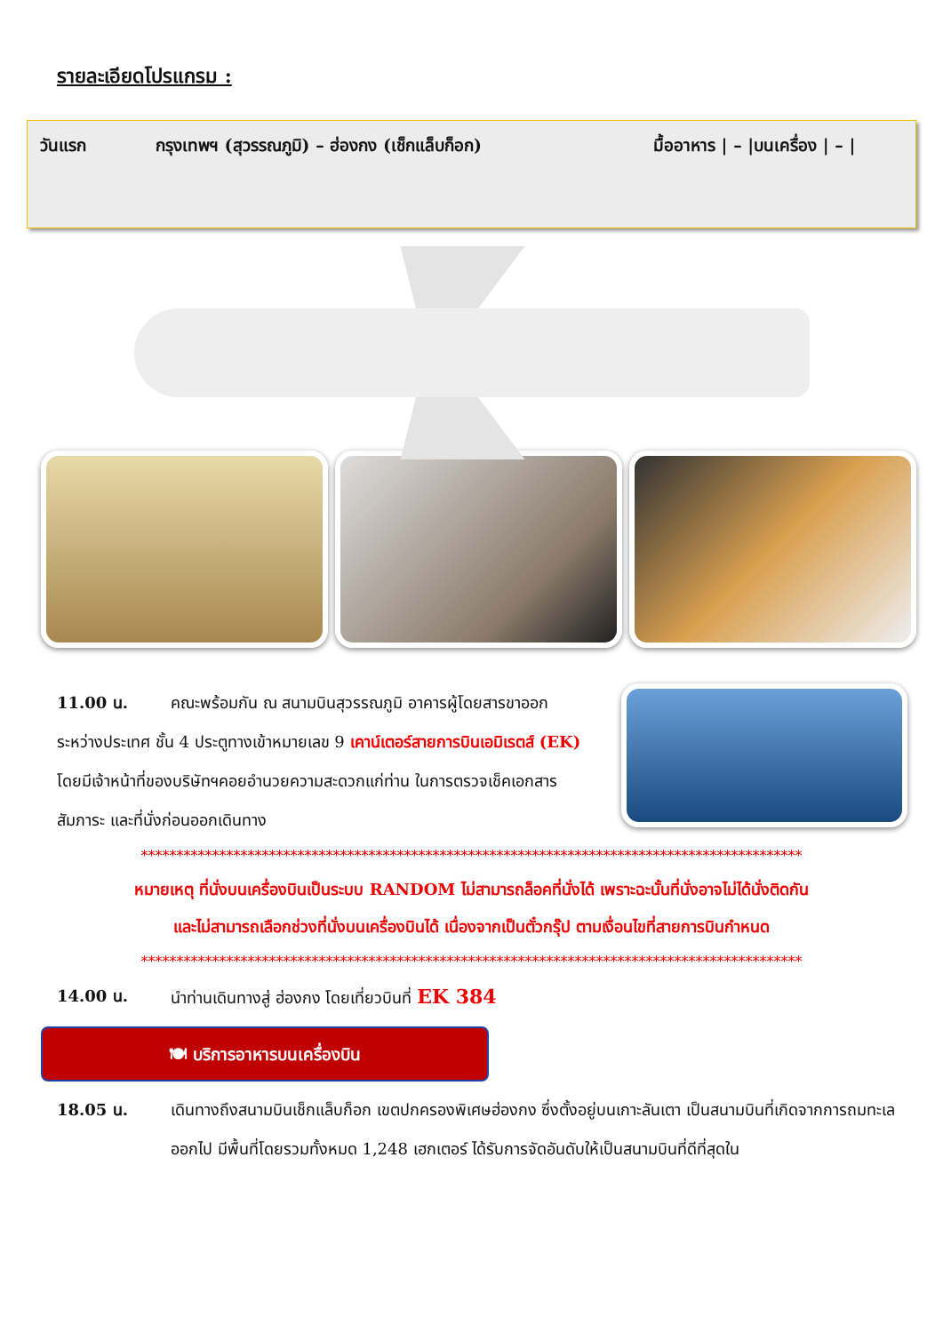รายละเอียดโปรแกรม :
วันแรก กรุงเทพฯ (สุวรรณภูมิ) – ฮ่องกง (เช็กแล็บก็อก) มื้ออาหาร | – |บนเครื่อง | – |
11.00 น. คณะพร้อมกัน ณ สนามบินสุวรรณภูมิ อาคารผู้โดยสารขาออก
ระหว่างประเทศ ชั้น 4 ประตูทางเข้าหมายเลข 9 เคาน์เตอร์สายการบินเอมิเรตส์ (EK) โดยมีเจ้าหน้าที่ของบริษัทฯคอยอำนวยความสะดวกแก่ท่าน ในการตรวจเช็คเอกสาร สัมภาระ และที่นั่งก่อนออกเดินทาง
*********************************************************************************************
หมายเหตุ ที่นั่งบนเครื่องบินเป็นระบบ RANDOM ไม่สามารถล็อคที่นั่งได้ เพราะฉะนั้นที่นั่งอาจไม่ได้นั่งติดกัน
และไม่สามารถเลือกช่วงที่นั่งบนเครื่องบินได้ เนื่องจากเป็นตั๋วกรุ๊ป ตามเงื่อนไขที่สายการบินกำหนด
*********************************************************************************************
14.00 น. นำท่านเดินทางสู่ ฮ่องกง โดยเที่ยวบินที่ EK 384
🍽 บริการอาหารบนเครื่องบิน
18.05 น. เดินทางถึงสนามบินเช็กแล็บก็อก เขตปกครองพิเศษฮ่องกง ซึ่งตั้งอยู่บนเกาะลันเตา เป็นสนามบินที่เกิดจากการถมทะเลออกไป มีพื้นที่โดยรวมทั้งหมด 1,248 เฮกเตอร์ ได้รับการจัดอันดับให้เป็นสนามบินที่ดีที่สุดใน